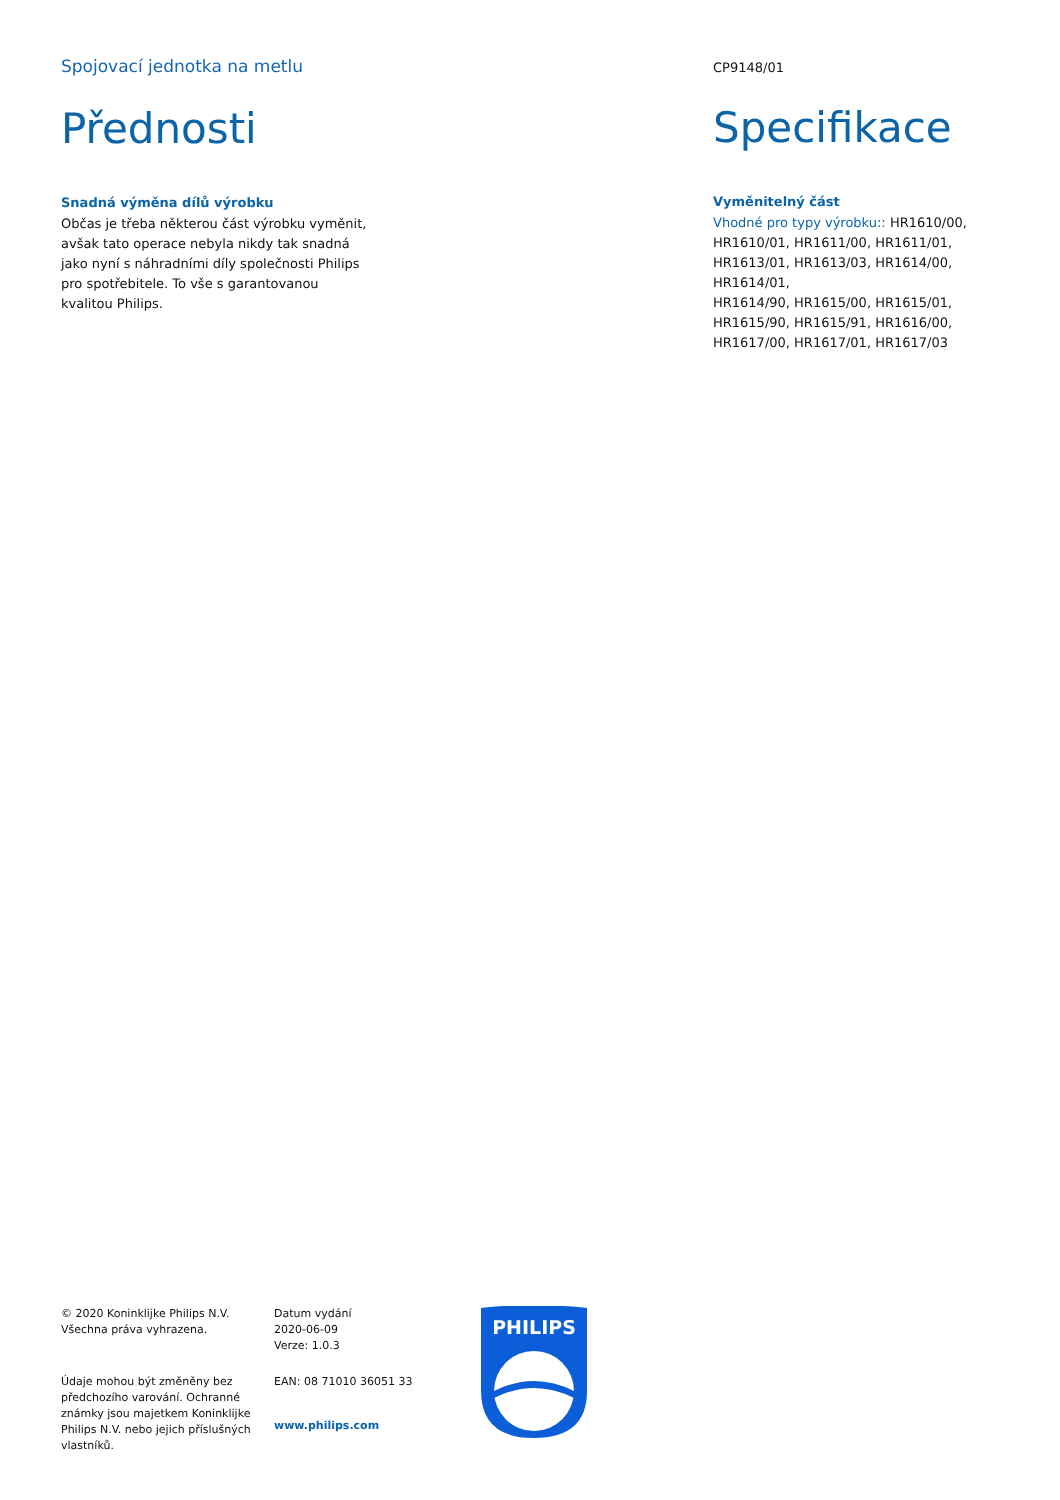Spojovací jednotka na metlu
Přednosti
Snadná výměna dílů výrobku
Občas je třeba některou část výrobku vyměnit, avšak tato operace nebyla nikdy tak snadná jako nyní s náhradními díly společnosti Philips pro spotřebitele. To vše s garantovanou kvalitou Philips.
CP9148/01
Specifikace
Vyměnitelný část
Vhodné pro typy výrobku:: HR1610/00, HR1610/01, HR1611/00, HR1611/01, HR1613/01, HR1613/03, HR1614/00, HR1614/01,
HR1614/90, HR1615/00, HR1615/01, HR1615/90, HR1615/91, HR1616/00, HR1617/00, HR1617/01, HR1617/03
© 2020 Koninklijke Philips N.V.
Všechna práva vyhrazena.
Údaje mohou být změněny bez předchozího varování. Ochranné známky jsou majetkem Koninklijke Philips N.V. nebo jejich příslušných vlastníků.
Datum vydání
2020-06-09
Verze: 1.0.3
EAN: 08 71010 36051 33
www.philips.com
PHILIPS